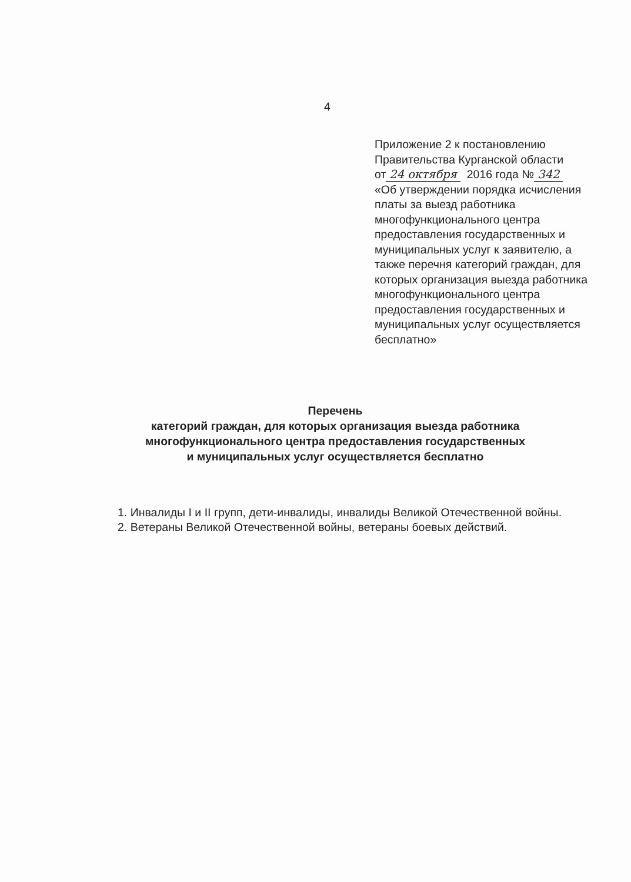4
Приложение 2 к постановлению
Правительства Курганской области
от 24 октября 2016 года № 342
«Об утверждении порядка исчисления платы за выезд работника многофункционального центра предоставления государственных и муниципальных услуг к заявителю, а также перечня категорий граждан, для которых организация выезда работника многофункционального центра предоставления государственных и муниципальных услуг осуществляется бесплатно»
Перечень
категорий граждан, для которых организация выезда работника
многофункционального центра предоставления государственных
и муниципальных услуг осуществляется бесплатно
1. Инвалиды I и II групп, дети-инвалиды, инвалиды Великой Отечественной войны.
2. Ветераны Великой Отечественной войны, ветераны боевых действий.